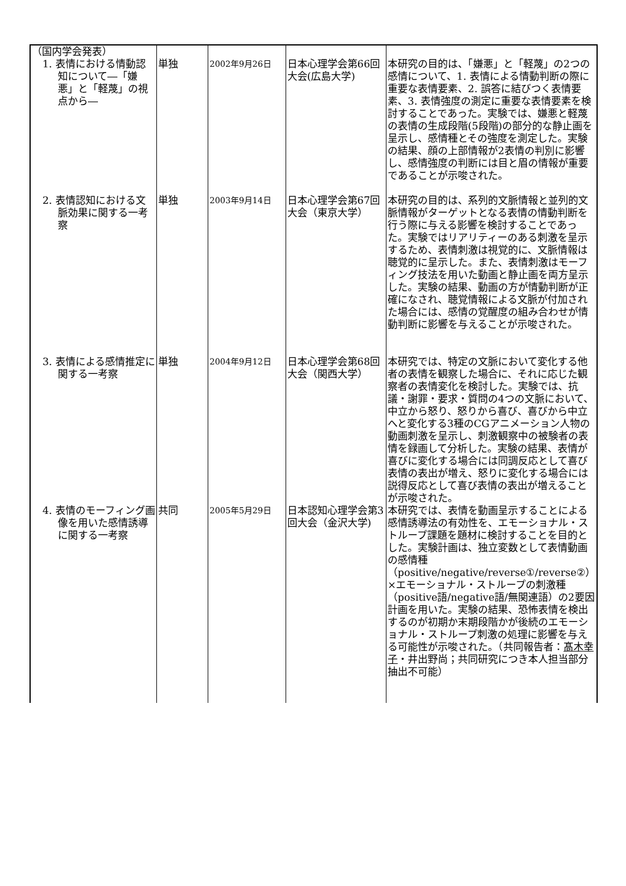| （国内学会発表） | | | | |
| 1. 表情における情動認知について―「嫌悪」と「軽蔑」の視点から― | 単独 | 2002年9月26日 | 日本心理学会第66回大会(広島大学) | 本研究の目的は、「嫌悪」と「軽蔑」の2つの感情について、1. 表情による情動判断の際に重要な表情要素、2. 誤答に結びつく表情要素、3. 表情強度の測定に重要な表情要素を検討することであった。実験では、嫌悪と軽蔑の表情の生成段階(5段階)の部分的な静止画を呈示し、感情種とその強度を測定した。実験の結果、顔の上部情報が2表情の判別に影響し、感情強度の判断には目と眉の情報が重要であることが示唆された。 |
| 2. 表情認知における文脈効果に関する一考察 | 単独 | 2003年9月14日 | 日本心理学会第67回大会（東京大学） | 本研究の目的は、系列的文脈情報と並列的文脈情報がターゲットとなる表情の情動判断を行う際に与える影響を検討することであった。実験ではリアリティーのある刺激を呈示するため、表情刺激は視覚的に、文脈情報は聴覚的に呈示した。また、表情刺激はモーフィング技法を用いた動画と静止画を両方呈示した。実験の結果、動画の方が情動判断が正確になされ、聴覚情報による文脈が付加された場合には、感情の覚醒度の組み合わせが情動判断に影響を与えることが示唆された。 |
| 3. 表情による感情推定に関する一考察 | 単独 | 2004年9月12日 | 日本心理学会第68回大会（関西大学） | 本研究では、特定の文脈において変化する他者の表情を観察した場合に、それに応じた観察者の表情変化を検討した。実験では、抗議・謝罪・要求・質問の4つの文脈において、中立から怒り、怒りから喜び、喜びから中立へと変化する3種のCGアニメーション人物の動画刺激を呈示し、刺激観察中の被験者の表情を録画して分析した。実験の結果、表情が喜びに変化する場合には同調反応として喜び表情の表出が増え、怒りに変化する場合には説得反応として喜び表情の表出が増えることが示唆された。 |
| 4. 表情のモーフィング画像を用いた感情誘導に関する一考察 | 共同 | 2005年5月29日 | 日本認知心理学会第3回大会（金沢大学) | 本研究では、表情を動画呈示することによる感情誘導法の有効性を、エモーショナル・ストループ課題を題材に検討することを目的とした。実験計画は、独立変数として表情動画の感情種（positive/negative/reverse①/reverse②）×エモーショナル・ストループの刺激種（positive語/negative語/無関連語）の2要因計画を用いた。実験の結果、恐怖表情を検出するのが初期か末期段階かが後続のエモーショナル・ストループ刺激の処理に影響を与える可能性が示唆された。（共同報告者： 髙木幸子 ・井出野尚；共同研究につき本人担当部分抽出不可能） |